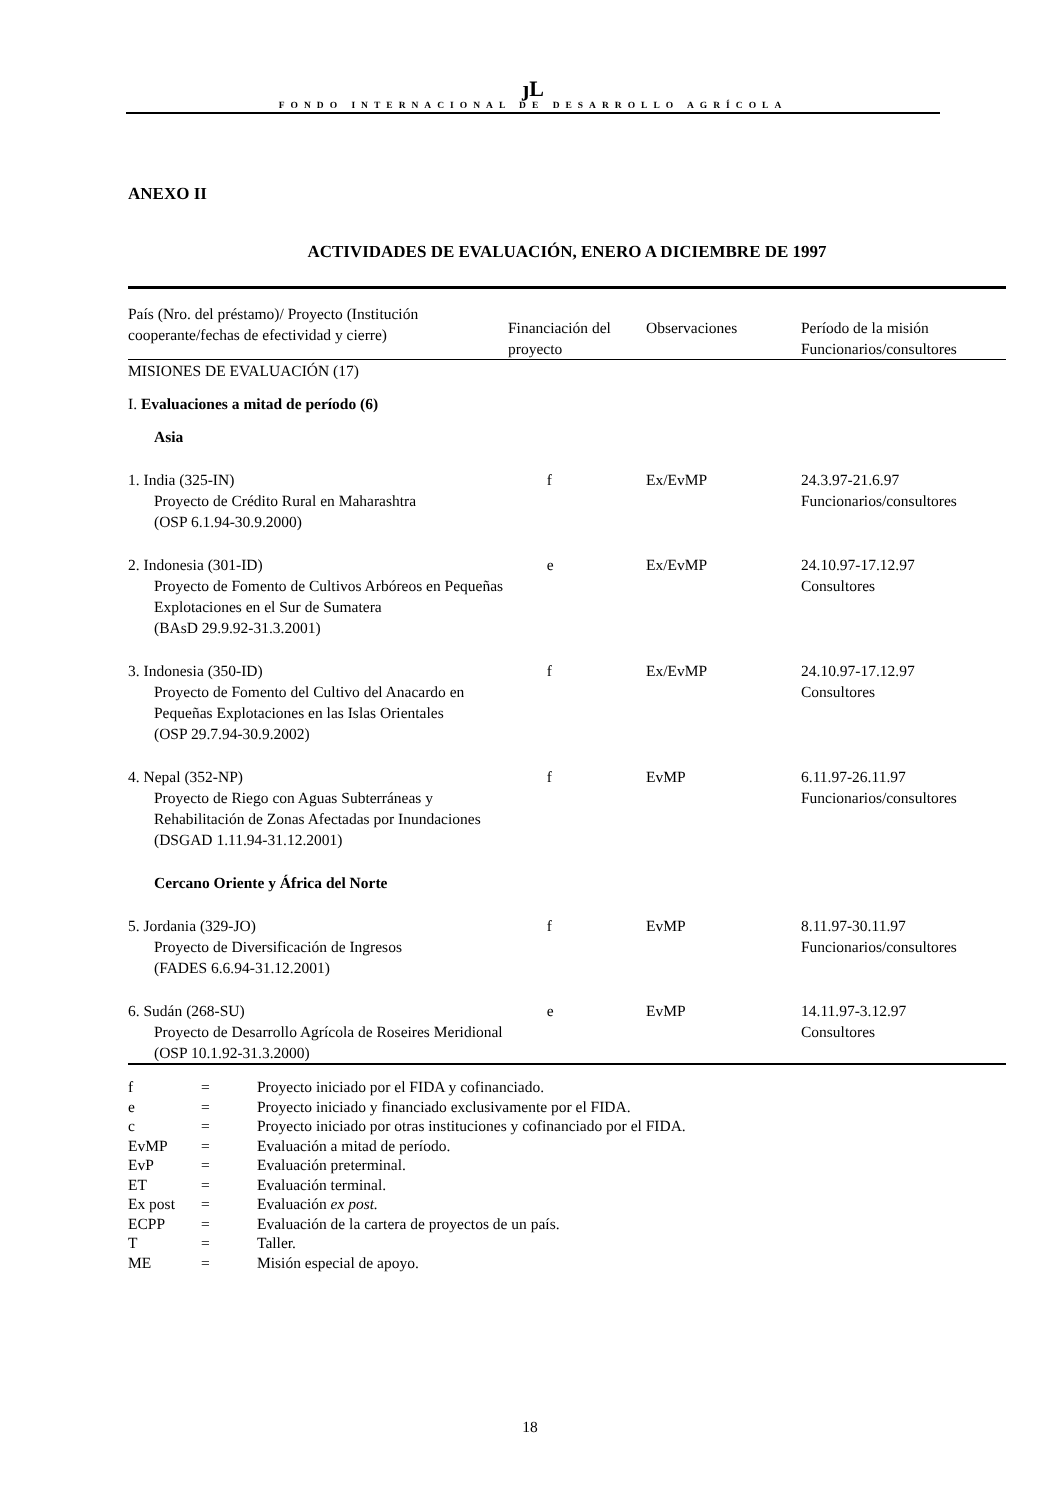ȷL
FONDO INTERNACIONAL DE DESARROLLO AGRÍCOLA
ANEXO II
ACTIVIDADES DE EVALUACIÓN, ENERO A DICIEMBRE DE 1997
| País (Nro. del préstamo)/ Proyecto (Institución cooperante/fechas de efectividad y cierre) | Financiación del proyecto | Observaciones | Período de la misión Funcionarios/consultores |
| --- | --- | --- | --- |
| MISIONES DE EVALUACIÓN (17) | | | |
| I. Evaluaciones a mitad de período (6) | | | |
| Asia | | | |
| 1. India (325-IN) Proyecto de Crédito Rural en Maharashtra (OSP 6.1.94-30.9.2000) | f | Ex/EvMP | 24.3.97-21.6.97 Funcionarios/consultores |
| 2. Indonesia (301-ID) Proyecto de Fomento de Cultivos Arbóreos en Pequeñas Explotaciones en el Sur de Sumatera (BAsD 29.9.92-31.3.2001) | e | Ex/EvMP | 24.10.97-17.12.97 Consultores |
| 3. Indonesia (350-ID) Proyecto de Fomento del Cultivo del Anacardo en Pequeñas Explotaciones en las Islas Orientales (OSP 29.7.94-30.9.2002) | f | Ex/EvMP | 24.10.97-17.12.97 Consultores |
| 4. Nepal (352-NP) Proyecto de Riego con Aguas Subterráneas y Rehabilitación de Zonas Afectadas por Inundaciones (DSGAD 1.11.94-31.12.2001) | f | EvMP | 6.11.97-26.11.97 Funcionarios/consultores |
| Cercano Oriente y África del Norte | | | |
| 5. Jordania (329-JO) Proyecto de Diversificación de Ingresos (FADES 6.6.94-31.12.2001) | f | EvMP | 8.11.97-30.11.97 Funcionarios/consultores |
| 6. Sudán (268-SU) Proyecto de Desarrollo Agrícola de Roseires Meridional (OSP 10.1.92-31.3.2000) | e | EvMP | 14.11.97-3.12.97 Consultores |
| f | = | Proyecto iniciado por el FIDA y cofinanciado. |
| e | = | Proyecto iniciado y financiado exclusivamente por el FIDA. |
| c | = | Proyecto iniciado por otras instituciones y cofinanciado por el FIDA. |
| EvMP | = | Evaluación a mitad de período. |
| EvP | = | Evaluación preterminal. |
| ET | = | Evaluación terminal. |
| Ex post | = | Evaluación ex post. |
| ECPP | = | Evaluación de la cartera de proyectos de un país. |
| T | = | Taller. |
| ME | = | Misión especial de apoyo. |
18